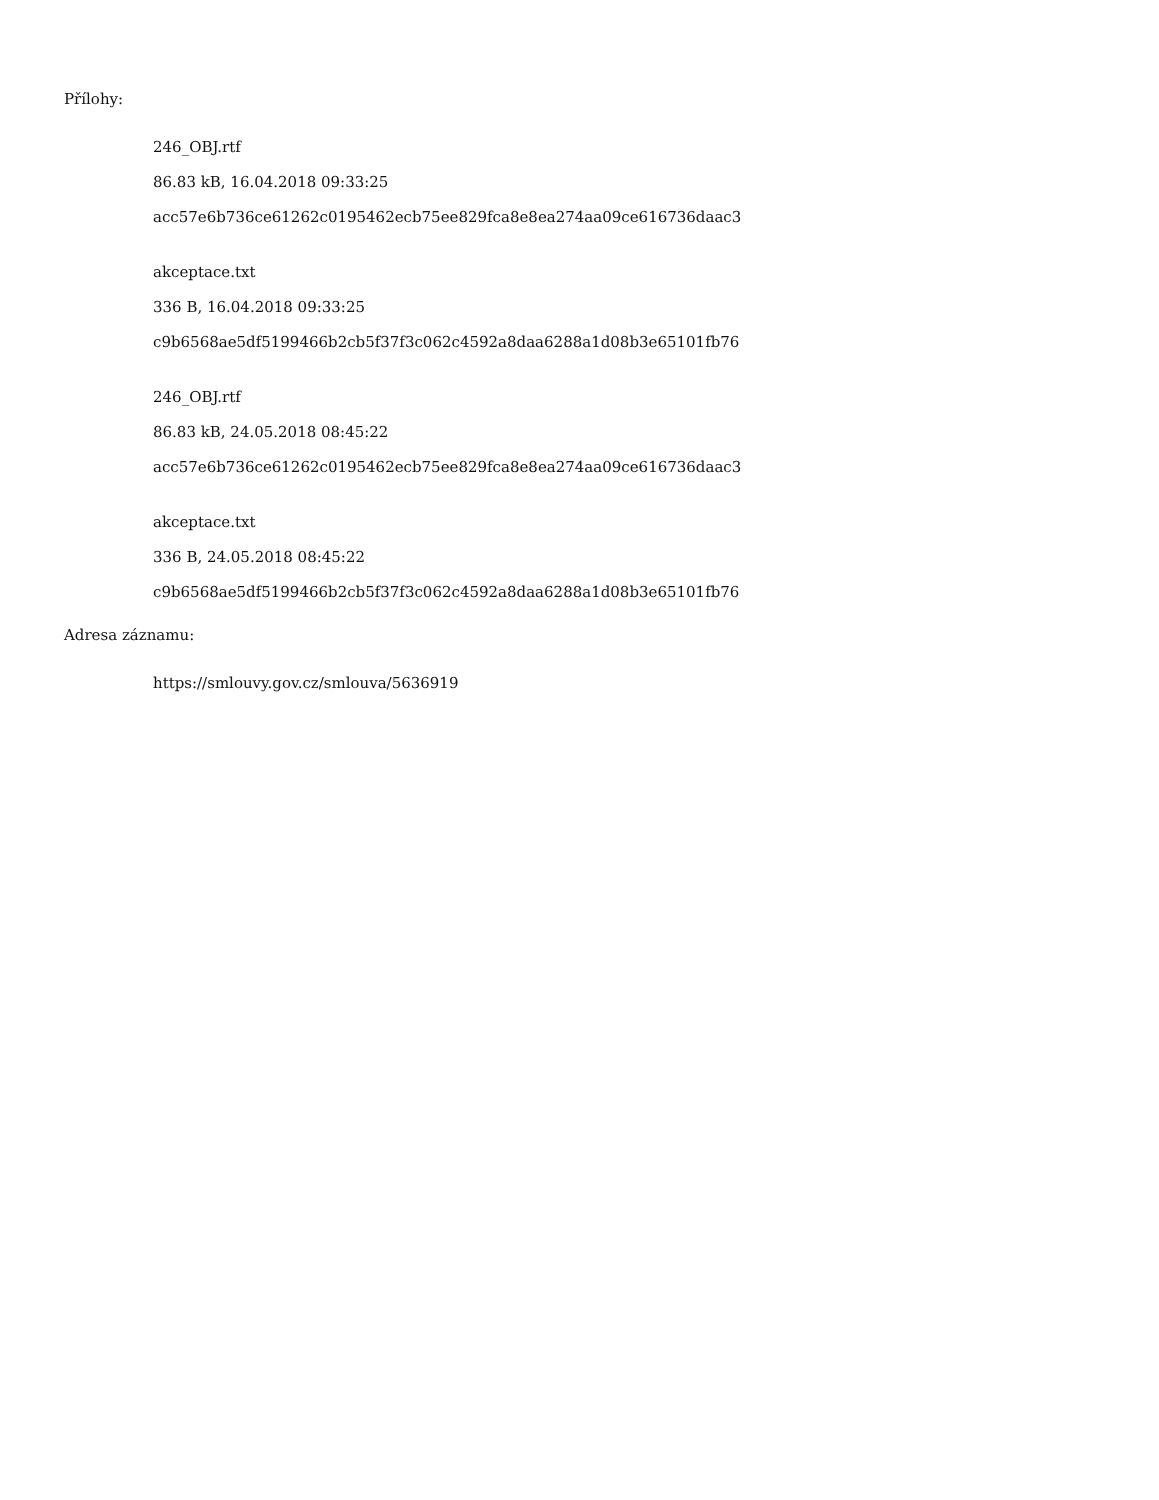Přílohy:
246_OBJ.rtf
86.83 kB, 16.04.2018 09:33:25
acc57e6b736ce61262c0195462ecb75ee829fca8e8ea274aa09ce616736daac3
akceptace.txt
336 B, 16.04.2018 09:33:25
c9b6568ae5df5199466b2cb5f37f3c062c4592a8daa6288a1d08b3e65101fb76
246_OBJ.rtf
86.83 kB, 24.05.2018 08:45:22
acc57e6b736ce61262c0195462ecb75ee829fca8e8ea274aa09ce616736daac3
akceptace.txt
336 B, 24.05.2018 08:45:22
c9b6568ae5df5199466b2cb5f37f3c062c4592a8daa6288a1d08b3e65101fb76
Adresa záznamu:
https://smlouvy.gov.cz/smlouva/5636919